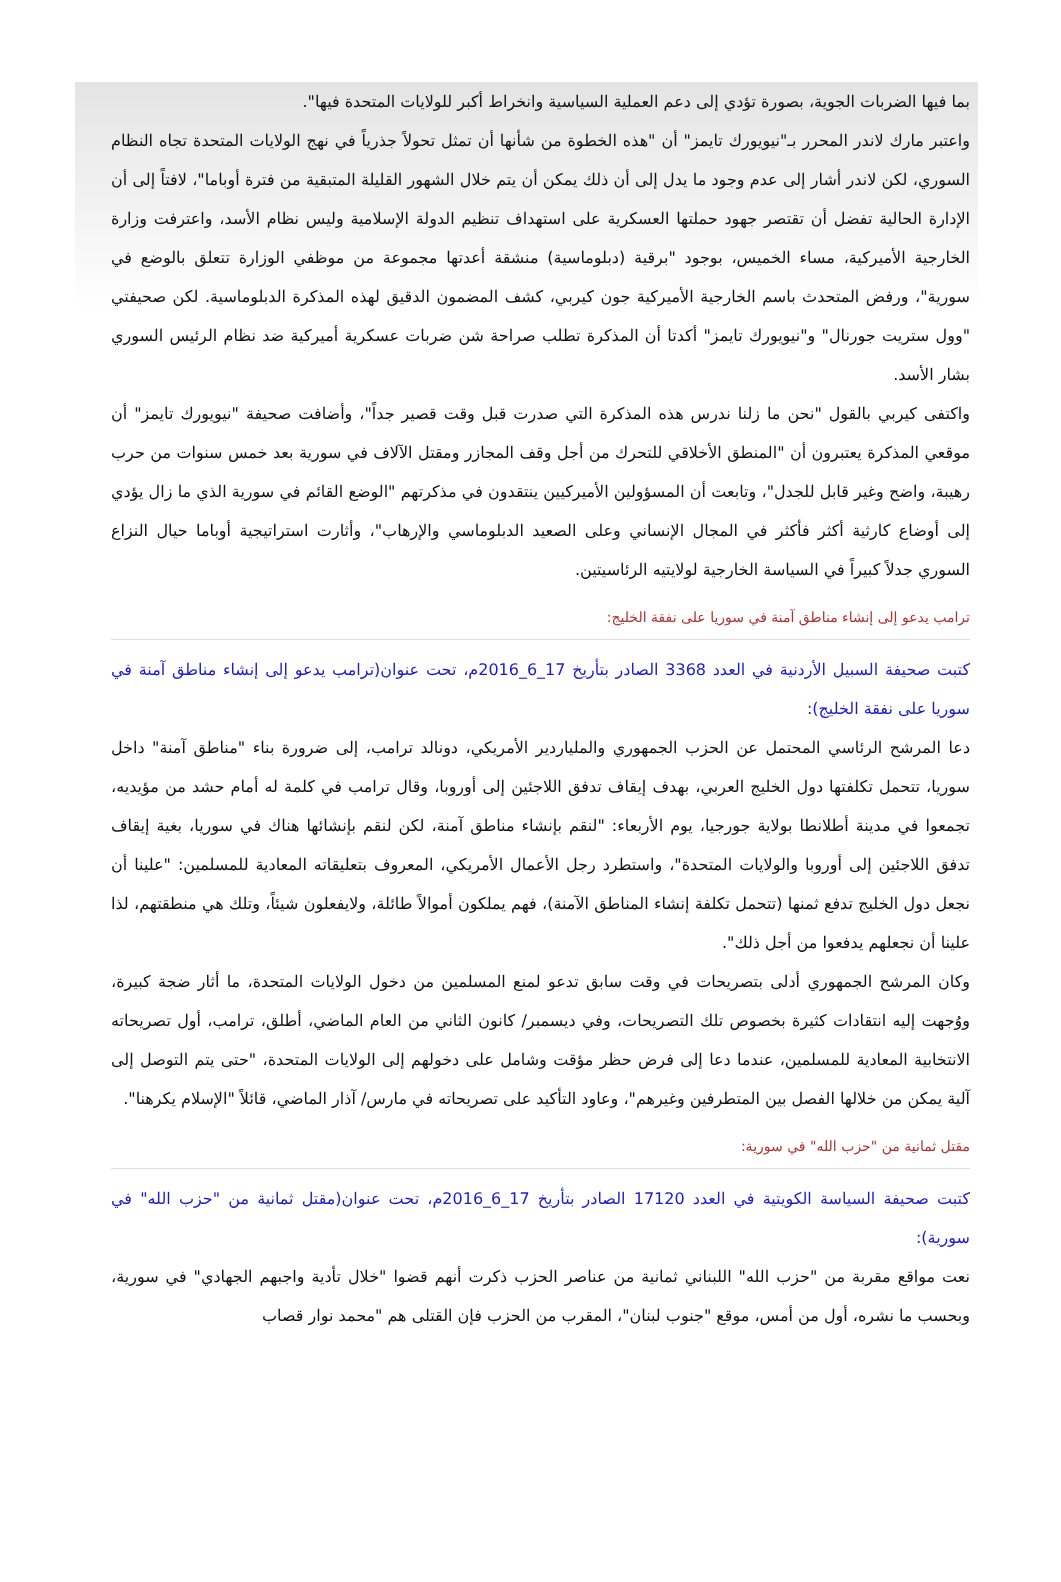بما فيها الضربات الجوية، بصورة تؤدي إلى دعم العملية السياسية وانخراط أكبر للولايات المتحدة فيها".
واعتبر مارك لاندر المحرر بـ"نيويورك تايمز" أن "هذه الخطوة من شأنها أن تمثل تحولاً جذرياً في نهج الولايات المتحدة تجاه النظام السوري، لكن لاندر أشار إلى عدم وجود ما يدل إلى أن ذلك يمكن أن يتم خلال الشهور القليلة المتبقية من فترة أوباما"، لافتاً إلى أن الإدارة الحالية تفضل أن تقتصر جهود حملتها العسكرية على استهداف تنظيم الدولة الإسلامية وليس نظام الأسد، واعترفت وزارة الخارجية الأميركية، مساء الخميس، بوجود "برقية (دبلوماسية) منشقة أعدتها مجموعة من موظفي الوزارة تتعلق بالوضع في سورية"، ورفض المتحدث باسم الخارجية الأميركية جون كيربي، كشف المضمون الدقيق لهذه المذكرة الدبلوماسية. لكن صحيفتي "وول ستريت جورنال" و"نيويورك تايمز" أكدتا أن المذكرة تطلب صراحة شن ضربات عسكرية أميركية ضد نظام الرئيس السوري بشار الأسد.
واكتفى كيربي بالقول "نحن ما زلنا ندرس هذه المذكرة التي صدرت قبل وقت قصير جداً"، وأضافت صحيفة "نيويورك تايمز" أن موقعي المذكرة يعتبرون أن "المنطق الأخلاقي للتحرك من أجل وقف المجازر ومقتل الآلاف في سورية بعد خمس سنوات من حرب رهيبة، واضح وغير قابل للجدل"، وتابعت أن المسؤولين الأميركيين ينتقدون في مذكرتهم "الوضع القائم في سورية الذي ما زال يؤدي إلى أوضاع كارثية أكثر فأكثر في المجال الإنساني وعلى الصعيد الدبلوماسي والإرهاب"، وأثارت استراتيجية أوباما حيال النزاع السوري جدلاً كبيراً في السياسة الخارجية لولايتيه الرئاسيتين.
ترامب يدعو إلى إنشاء مناطق آمنة في سوريا على نفقة الخليج:
كتبت صحيفة السبيل الأردنية في العدد 3368 الصادر بتأريخ 17_6_2016م، تحت عنوان(ترامب يدعو إلى إنشاء مناطق آمنة في سوريا على نفقة الخليج):
دعا المرشح الرئاسي المحتمل عن الحزب الجمهوري والملياردير الأمريكي، دونالد ترامب، إلى ضرورة بناء "مناطق آمنة" داخل سوريا، تتحمل تكلفتها دول الخليج العربي، بهدف إيقاف تدفق اللاجئين إلى أوروبا، وقال ترامب في كلمة له أمام حشد من مؤيديه، تجمعوا في مدينة أطلانطا بولاية جورجيا، يوم الأربعاء: "لنقم بإنشاء مناطق آمنة، لكن لنقم بإنشائها هناك في سوريا، بغية إيقاف تدفق اللاجئين إلى أوروبا والولايات المتحدة"، واستطرد رجل الأعمال الأمريكي، المعروف بتعليقاته المعادية للمسلمين: "علينا أن نجعل دول الخليج تدفع ثمنها (تتحمل تكلفة إنشاء المناطق الآمنة)، فهم يملكون أموالاً طائلة، ولايفعلون شيئاً، وتلك هي منطقتهم، لذا علينا أن نجعلهم يدفعوا من أجل ذلك".
وكان المرشح الجمهوري أدلى بتصريحات في وقت سابق تدعو لمنع المسلمين من دخول الولايات المتحدة، ما أثار ضجة كبيرة، ووُجهت إليه انتقادات كثيرة بخصوص تلك التصريحات، وفي ديسمبر/ كانون الثاني من العام الماضي، أطلق، ترامب، أول تصريحاته الانتخابية المعادية للمسلمين، عندما دعا إلى فرض حظر مؤقت وشامل على دخولهم إلى الولايات المتحدة، "حتى يتم التوصل إلى آلية يمكن من خلالها الفصل بين المتطرفين وغيرهم"، وعاود التأكيد على تصريحاته في مارس/ آذار الماضي، قائلاً "الإسلام يكرهنا".
مقتل ثمانية من "حزب الله" في سورية:
كتبت صحيفة السياسة الكويتية في العدد 17120 الصادر بتأريخ 17_6_2016م، تحت عنوان(مقتل ثمانية من "حزب الله" في سورية):
نعت مواقع مقربة من "حزب الله" اللبناني ثمانية من عناصر الحزب ذكرت أنهم قضوا "خلال تأدية واجبهم الجهادي" في سورية، وبحسب ما نشره، أول من أمس، موقع "جنوب لبنان"، المقرب من الحزب فإن القتلى هم "محمد نوار قصاب